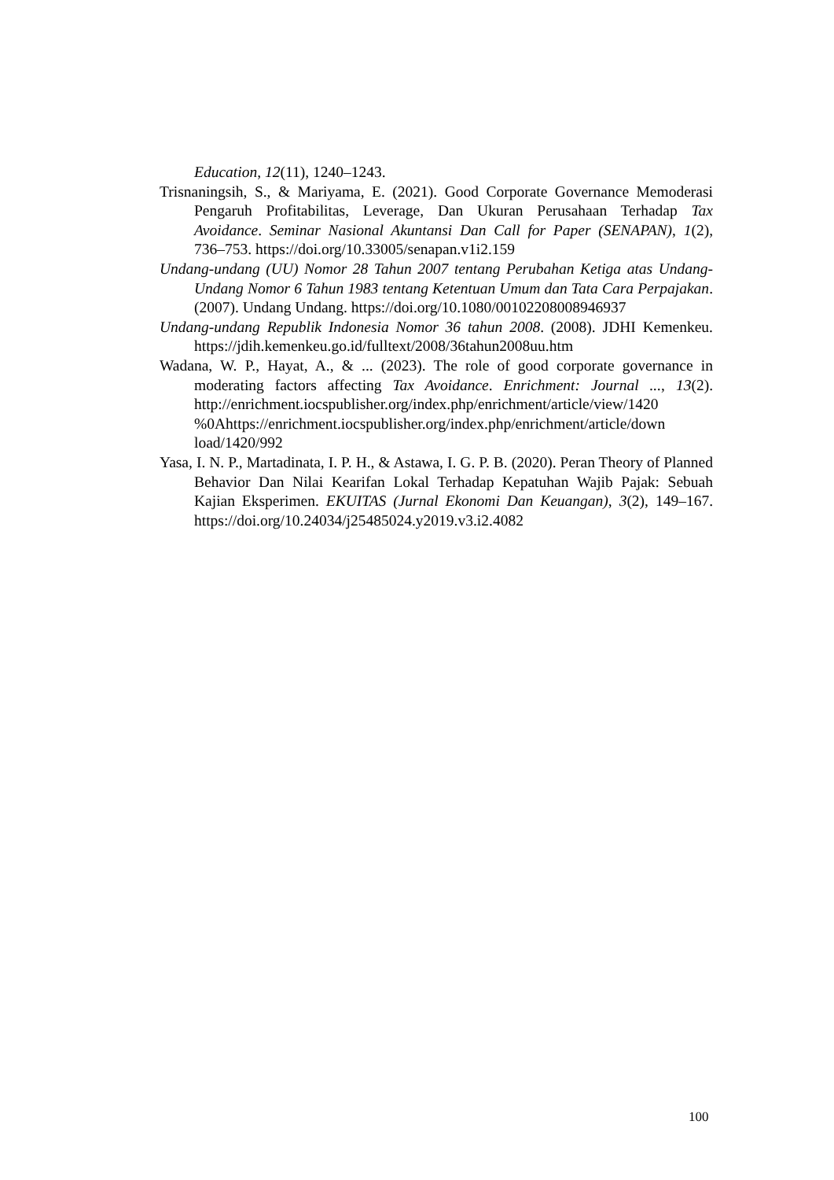Education, 12(11), 1240–1243.
Trisnaningsih, S., & Mariyama, E. (2021). Good Corporate Governance Memoderasi Pengaruh Profitabilitas, Leverage, Dan Ukuran Perusahaan Terhadap Tax Avoidance. Seminar Nasional Akuntansi Dan Call for Paper (SENAPAN), 1(2), 736–753. https://doi.org/10.33005/senapan.v1i2.159
Undang-undang (UU) Nomor 28 Tahun 2007 tentang Perubahan Ketiga atas Undang-Undang Nomor 6 Tahun 1983 tentang Ketentuan Umum dan Tata Cara Perpajakan. (2007). Undang Undang. https://doi.org/10.1080/00102208008946937
Undang-undang Republik Indonesia Nomor 36 tahun 2008. (2008). JDHI Kemenkeu. https://jdih.kemenkeu.go.id/fulltext/2008/36tahun2008uu.htm
Wadana, W. P., Hayat, A., & ... (2023). The role of good corporate governance in moderating factors affecting Tax Avoidance. Enrichment: Journal ..., 13(2). http://enrichment.iocspublisher.org/index.php/enrichment/article/view/1420 %0Ahttps://enrichment.iocspublisher.org/index.php/enrichment/article/down load/1420/992
Yasa, I. N. P., Martadinata, I. P. H., & Astawa, I. G. P. B. (2020). Peran Theory of Planned Behavior Dan Nilai Kearifan Lokal Terhadap Kepatuhan Wajib Pajak: Sebuah Kajian Eksperimen. EKUITAS (Jurnal Ekonomi Dan Keuangan), 3(2), 149–167. https://doi.org/10.24034/j25485024.y2019.v3.i2.4082
100